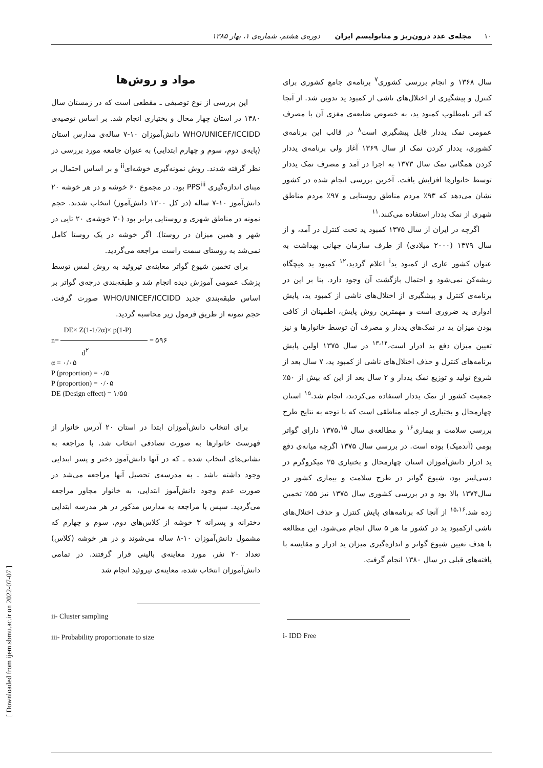۱۰ مجله‌ی غدد درون‌ریز و متابولیسم ایران دوره‌ی هشتم، شماره‌ی ۱، بهار ۱۳۸۵
سال ۱۳۶۸ و انجام بررسی کشوری<sup>۷</sup> برنامه‌ی جامع کشوری برای کنترل و پیشگیری از اختلال‌های ناشی از کمبود ید تدوین شد. از آنجا که اثر نامطلوب کمبود ید، به خصوص ضایعه‌ی مغزی آن با مصرف عمومی نمک یددار قابل پیشگیری است<sup>۸</sup> در قالب این برنامه‌ی کشوری، یددار کردن نمک از سال ۱۳۶۹ آغاز ولی برنامه‌ی یددار کردن همگانی نمک سال ۱۳۷۳ به اجرا در آمد و مصرف نمک یددار توسط خانوارها افزایش یافت. آخرین بررسی انجام شده در کشور نشان می‌دهد که ۹۳٪ مردم مناطق روستایی و ۹۷٪ مردم مناطق شهری از نمک یددار استفاده می‌کنند.<sup>۱۱</sup>
اگرچه در ایران از سال ۱۳۷۵ کمبود ید تحت کنترل در آمد، و از سال ۱۳۷۹ (۲۰۰۰ میلادی) از طرف سازمان جهانی بهداشت به عنوان کشور عاری از کمبود ید<sup>i</sup> اعلام گردید،<sup>۱۲</sup> کمبود ید هیچگاه ریشه‌کن نمی‌شود و احتمال بازگشت آن وجود دارد. بنا بر این در برنامه‌ی کنترل و پیشگیری از اختلال‌های ناشی از کمبود ید، پایش ادواری ید ضروری است و مهمترین روش پایش، اطمینان از کافی بودن میزان ید در نمک‌های یددار و مصرف آن توسط خانوارها و نیز تعیین میزان دفع ید ادرار است،<sup>۱۳،۱۴</sup> در سال ۱۳۷۵ اولین پایش برنامه‌های کنترل و حذف اختلال‌های ناشی از کمبود ید، ۷ سال بعد از شروع تولید و توزیع نمک یددار و ۲ سال بعد از این که بیش از ۵۰٪ جمعیت کشور از نمک یددار استفاده می‌کردند، انجام شد.<sup>۱۵</sup> استان چهارمحال و بختیاری از جمله مناطقی است که با توجه به نتایج طرح بررسی سلامت و بیماری<sup>۱۶</sup> و مطالعه‌ی سال ۱۳۷۵،<sup>۱۵</sup> دارای گواتر بومی (آندمیک) بوده است. در بررسی سال ۱۳۷۵ اگرچه میانه‌ی دفع ید ادرار دانش‌آموزان استان چهارمحال و بختیاری ۲۵ میکروگرم در دسی‌لیتر بود، شیوع گواتر در طرح سلامت و بیماری کشور در سال۱۳۷۴ بالا بود و در بررسی کشوری سال ۱۳۷۵ نیز ۵۵٪ تخمین زده شد.<sup>۱۵،۱۶</sup> از آنجا که برنامه‌های پایش کنترل و حذف اختلال‌های ناشی ازکمبود ید در کشور ما هر ۵ سال انجام می‌شود، این مطالعه با هدف تعیین شیوع گواتر و اندازه‌گیری میزان ید ادرار و مقایسه با یافته‌های قبلی در سال ۱۳۸۰ انجام گرفت.
i- IDD Free
مواد و روش‌ها
این بررسی از نوع توصیفی ـ مقطعی است که در زمستان سال ۱۳۸۰ در استان چهار محال و بختیاری انجام شد. بر اساس توصیه‌ی WHO/UNICEF/ICCIDD دانش‌آموزان ۱۰-۷ ساله‌ی مدارس استان (پایه‌ی دوم، سوم و چهارم ابتدایی) به عنوان جامعه مورد بررسی در نظر گرفته شدند. روش نمونه‌گیری خوشه‌ای<sup>ii</sup> و بر اساس احتمال بر مبنای اندازه‌گیری PPS<sup>iii</sup> بود. در مجموع ۶۰ خوشه و در هر خوشه ۲۰ دانش‌آموز ۱۰-۷ ساله (در کل ۱۲۰۰ دانش‌آموز) انتخاب شدند. حجم نمونه در مناطق شهری و روستایی برابر بود (۳۰ خوشه‌ی ۲۰ تایی در شهر و همین میزان در روستا). اگر خوشه در یک روستا کامل نمی‌شد به روستای سمت راست مراجعه می‌گردید.
برای تخمین شیوع گواتر معاینه‌ی تیروئید به روش لمس توسط پزشک عمومی آموزش دیده انجام شد و طبقه‌بندی درجه‌ی گواتر بر اساس طبقه‌بندی جدید WHO/UNICEF/ICCIDD صورت گرفت. حجم نمونه از طریق فرمول زیر محاسبه گردید.
DE× Z(1-1/2α)× p(1-P)
n= = ۵۹۶
d<sup>۲</sup>
α = ۰/۰۵
P (proportion) = ۰/۵
P (proportion) = ۰/۰۵
DE (Design effect) = ۱/۵۵
برای انتخاب دانش‌آموزان ابتدا در استان ۲۰ آدرس خانوار از فهرست خانوارها به صورت تصادفی انتخاب شد. با مراجعه به نشانی‌های انتخاب شده ـ که در آنها دانش‌آموز دختر و پسر ابتدایی وجود داشته باشد ـ به مدرسه‌ی تحصیل آنها مراجعه می‌شد در صورت عدم وجود دانش‌آموز ابتدایی، به خانوار مجاور مراجعه می‌گردید. سپس با مراجعه به مدارس مذکور در هر مدرسه ابتدایی دخترانه و پسرانه ۳ خوشه از کلاس‌های دوم، سوم و چهارم که مشمول دانش‌آموزان ۱۰-۸ ساله می‌شوند و در هر خوشه (کلاس) تعداد ۲۰ نفر، مورد معاینه‌ی بالینی قرار گرفتند. در تمامی دانش‌آموزان انتخاب شده، معاینه‌ی تیروئید انجام شد
ii- Cluster sampling
iii- Probability proportionate to size
[ Downloaded from ijem.sbmu.ac.ir on 2022-07-07 ]